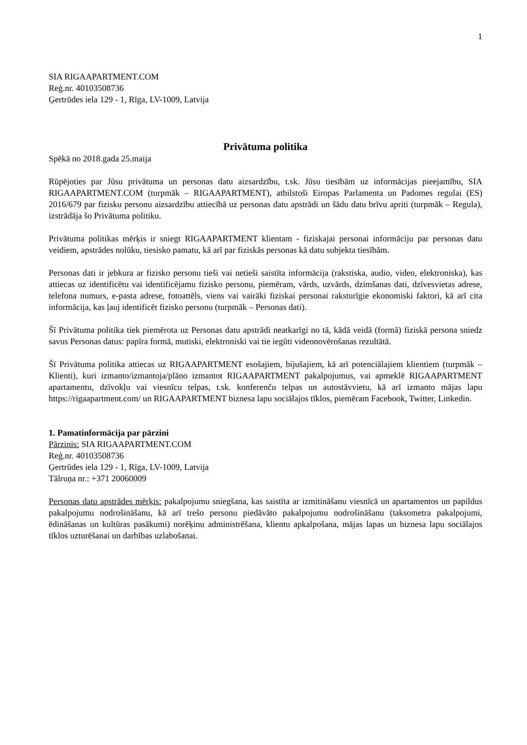1
SIA RIGAAPARTMENT.COM
Reģ.nr. 40103508736
Ģertrūdes iela 129 - 1, Rīga, LV-1009, Latvija
Privātuma politika
Spēkā no 2018.gada 25.maija
Rūpējoties par Jūsu privātuma un personas datu aizsardzību, t.sk. Jūsu tiesībām uz informācijas pieejamību, SIA RIGAAPARTMENT.COM (turpmāk – RIGAAPARTMENT), atbilstoši Eiropas Parlamenta un Padomes regulai (ES) 2016/679 par fizisku personu aizsardzību attiecībā uz personas datu apstrādi un šādu datu brīvu apriti (turpmāk – Regula), izstrādāja šo Privātuma politiku.
Privātuma politikas mērķis ir sniegt RIGAAPARTMENT klientam - fiziskajai personai informāciju par personas datu veidiem, apstrādes nolūku, tiesisko pamatu, kā arī par fiziskās personas kā datu subjekta tiesībām.
Personas dati ir jebkura ar fizisko personu tieši vai netieši saistīta informācija (rakstiska, audio, video, elektroniska), kas attiecas uz identificētu vai identificējamu fizisko personu, piemēram, vārds, uzvārds, dzimšanas dati, dzīvesvietas adrese, telefona numurs, e-pasta adrese, fotoattēls, viens vai vairāki fiziskai personai raksturīgie ekonomiski faktori, kā arī cita informācija, kas ļauj identificēt fizisko personu (turpmāk – Personas dati).
Šī Privātuma politika tiek piemērota uz Personas datu apstrādi neatkarīgi no tā, kādā veidā (formā) fiziskā persona sniedz savus Personas datus: papīra formā, mutiski, elektroniski vai tie iegūti videonovērošanas rezultātā.
Šī Privātuma politika attiecas uz RIGAAPARTMENT esošajiem, bijušajiem, kā arī potenciālajiem klientiem (turpmāk – Klienti), kuri izmanto/izmantoja/plāno izmantot RIGAAPARTMENT pakalpojumus, vai apmeklē RIGAAPARTMENT apartamentu, dzīvokļu vai viesnīcu telpas, t.sk. konferenču telpas un autostāvvietu, kā arī izmanto mājas lapu https://rigaapartment.com/ un RIGAAPARTMENT biznesa lapu sociālajos tīklos, piemēram Facebook, Twitter, Linkedin.
1. Pamatinformācija par pārzini
Pārzinis: SIA RIGAAPARTMENT.COM
Reģ.nr. 40103508736
Ģertrūdes iela 129 - 1, Rīga, LV-1009, Latvija
Tālruņa nr.: +371 20060009
Personas datu apstrādes mērķis: pakalpojumu sniegšana, kas saistīta ar izmitināšanu viesnīcā un apartamentos un papildus pakalpojumu nodrošināšanu, kā arī trešo personu piedāvāto pakalpojumu nodrošināšanu (taksometra pakalpojumi, ēdināšanas un kultūras pasākumi) norēķinu administrēšana, klientu apkalpošana, mājas lapas un biznesa lapu sociālajos tīklos uzturēšanai un darbības uzlabošanai.